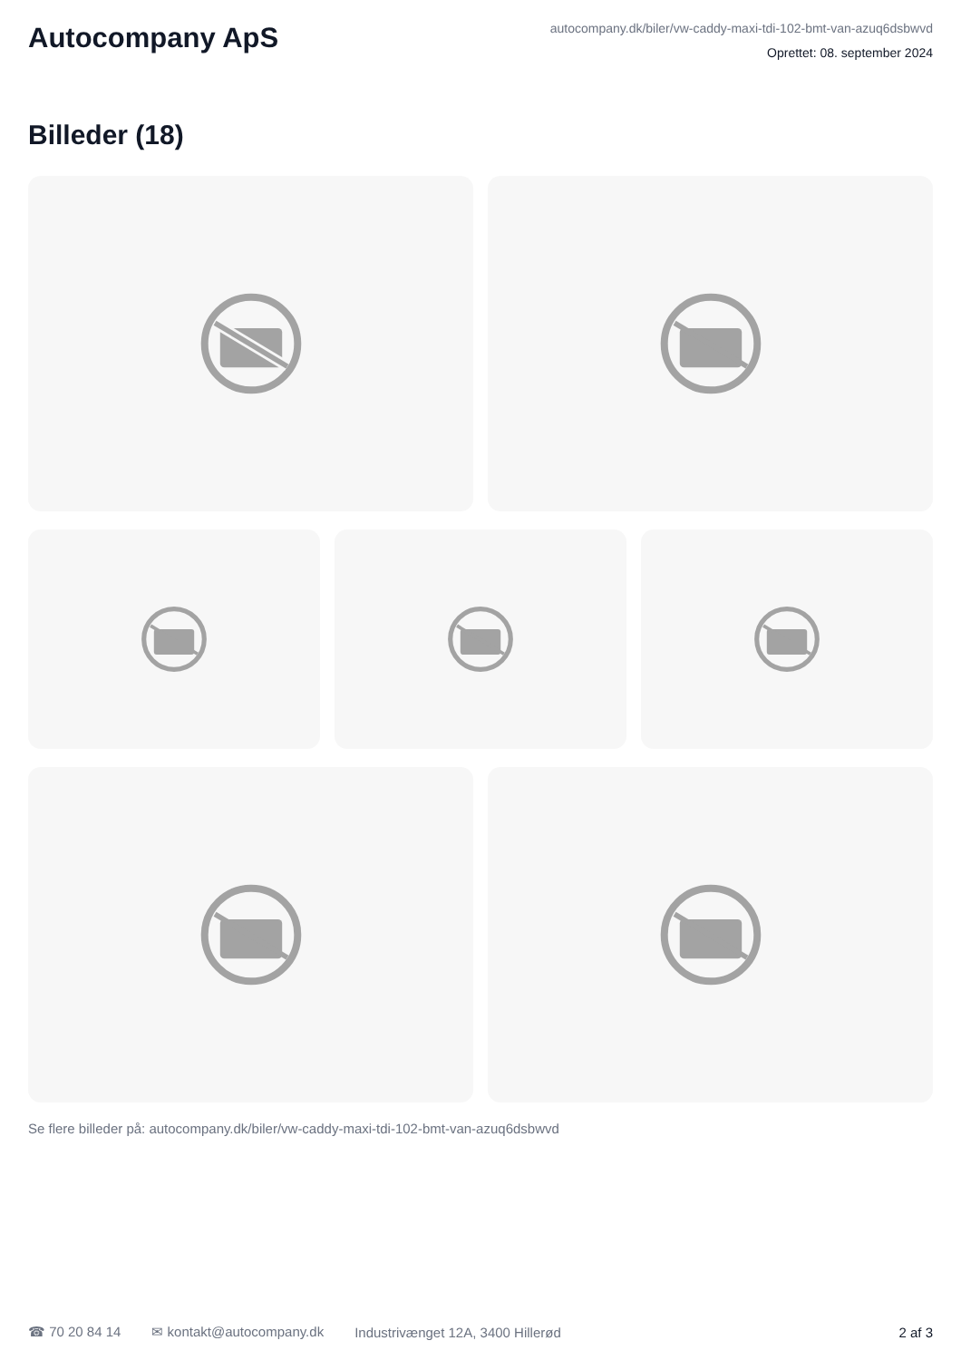Autocompany ApS
autocompany.dk/biler/vw-caddy-maxi-tdi-102-bmt-van-azuq6dsbwvd
Oprettet: 08. september 2024
Billeder (18)
Se flere billeder på: autocompany.dk/biler/vw-caddy-maxi-tdi-102-bmt-van-azuq6dsbwvd
☎ 70 20 84 14 ✉ kontakt@autocompany.dk Industrivænget 12A, 3400 Hillerød
2 af 3